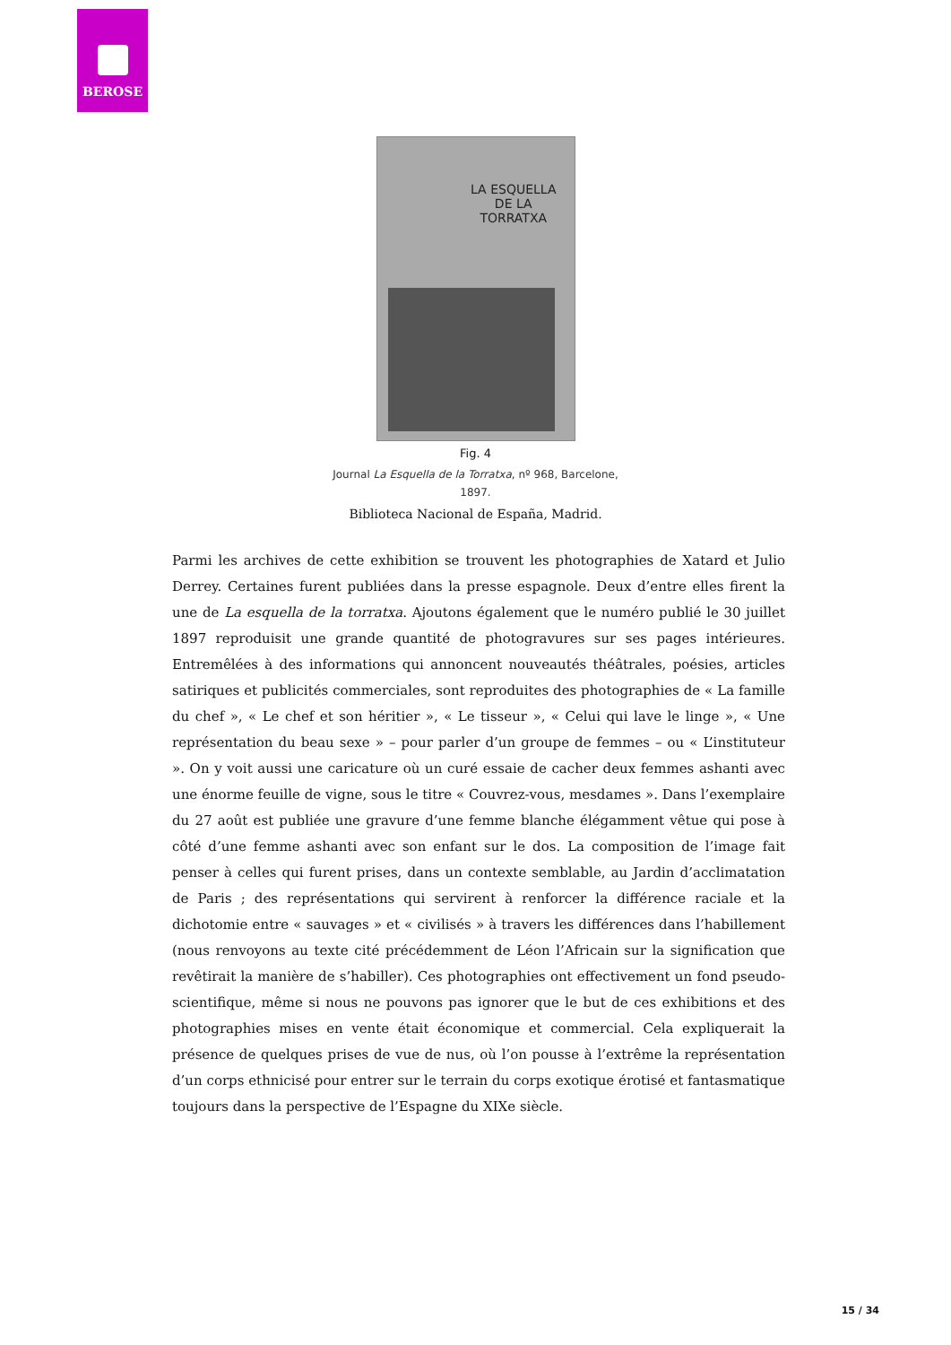BEROSE
LA ESQUELLA
DE LA
TORRATXA
Fig. 4
Journal La Esquella de la Torratxa, nº 968, Barcelone, 1897.
Biblioteca Nacional de España, Madrid.
Parmi les archives de cette exhibition se trouvent les photographies de Xatard et Julio Derrey. Certaines furent publiées dans la presse espagnole. Deux d’entre elles firent la une de La esquella de la torratxa. Ajoutons également que le numéro publié le 30 juillet 1897 reproduisit une grande quantité de photogravures sur ses pages intérieures. Entremêlées à des informations qui annoncent nouveautés théâtrales, poésies, articles satiriques et publicités commerciales, sont reproduites des photographies de « La famille du chef », « Le chef et son héritier », « Le tisseur », « Celui qui lave le linge », « Une représentation du beau sexe » – pour parler d’un groupe de femmes – ou « L’instituteur ». On y voit aussi une caricature où un curé essaie de cacher deux femmes ashanti avec une énorme feuille de vigne, sous le titre « Couvrez-vous, mesdames ». Dans l’exemplaire du 27 août est publiée une gravure d’une femme blanche élégamment vêtue qui pose à côté d’une femme ashanti avec son enfant sur le dos. La composition de l’image fait penser à celles qui furent prises, dans un contexte semblable, au Jardin d’acclimatation de Paris ; des représentations qui servirent à renforcer la différence raciale et la dichotomie entre « sauvages » et « civilisés » à travers les différences dans l’habillement (nous renvoyons au texte cité précédemment de Léon l’Africain sur la signification que revêtirait la manière de s’habiller). Ces photographies ont effectivement un fond pseudo-scientifique, même si nous ne pouvons pas ignorer que le but de ces exhibitions et des photographies mises en vente était économique et commercial. Cela expliquerait la présence de quelques prises de vue de nus, où l’on pousse à l’extrême la représentation d’un corps ethnicisé pour entrer sur le terrain du corps exotique érotisé et fantasmatique toujours dans la perspective de l’Espagne du XIXe siècle.
15 / 34